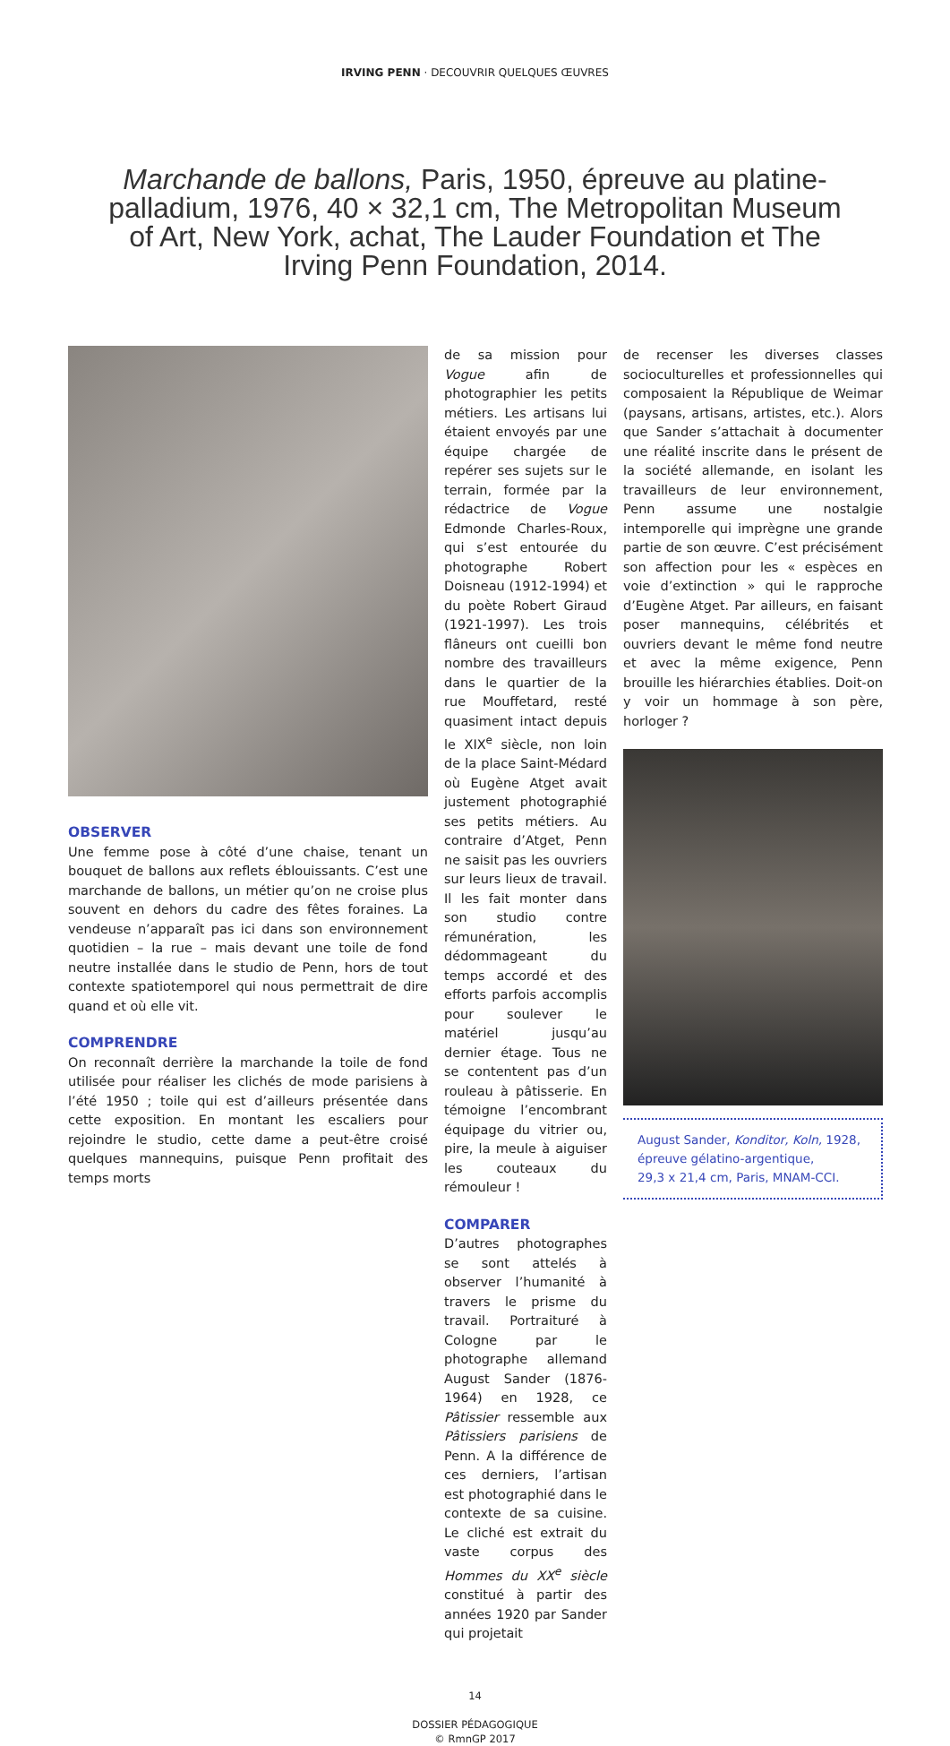IRVING PENN · DECOUVRIR QUELQUES ŒUVRES
Marchande de ballons, Paris, 1950, épreuve au platine-palladium, 1976, 40 × 32,1 cm, The Metropolitan Museum of Art, New York, achat, The Lauder Foundation et The Irving Penn Foundation, 2014.
OBSERVER
Une femme pose à côté d’une chaise, tenant un bouquet de ballons aux reflets éblouissants. C’est une marchande de ballons, un métier qu’on ne croise plus souvent en dehors du cadre des fêtes foraines. La vendeuse n’apparaît pas ici dans son environnement quotidien – la rue – mais devant une toile de fond neutre installée dans le studio de Penn, hors de tout contexte spatiotemporel qui nous permettrait de dire quand et où elle vit.
COMPRENDRE
On reconnaît derrière la marchande la toile de fond utilisée pour réaliser les clichés de mode parisiens à l’été 1950 ; toile qui est d’ailleurs présentée dans cette exposition. En montant les escaliers pour rejoindre le studio, cette dame a peut-être croisé quelques mannequins, puisque Penn profitait des temps morts
de sa mission pour Vogue afin de photographier les petits métiers. Les artisans lui étaient envoyés par une équipe chargée de repérer ses sujets sur le terrain, formée par la rédactrice de Vogue Edmonde Charles-Roux, qui s’est entourée du photographe Robert Doisneau (1912-1994) et du poète Robert Giraud (1921-1997). Les trois flâneurs ont cueilli bon nombre des travailleurs dans le quartier de la rue Mouffetard, resté quasiment intact depuis le XIX<sup>e</sup> siècle, non loin de la place Saint-Médard où Eugène Atget avait justement photographié ses petits métiers. Au contraire d’Atget, Penn ne saisit pas les ouvriers sur leurs lieux de travail. Il les fait monter dans son studio contre rémunération, les dédommageant du temps accordé et des efforts parfois accomplis pour soulever le matériel jusqu’au dernier étage. Tous ne se contentent pas d’un rouleau à pâtisserie. En témoigne l’encombrant équipage du vitrier ou, pire, la meule à aiguiser les couteaux du rémouleur !
COMPARER
D’autres photographes se sont attelés à observer l’humanité à travers le prisme du travail. Portraituré à Cologne par le photographe allemand August Sander (1876-1964) en 1928, ce Pâtissier ressemble aux Pâtissiers parisiens de Penn. A la différence de ces derniers, l’artisan est photographié dans le contexte de sa cuisine. Le cliché est extrait du vaste corpus des Hommes du XX<sup>e</sup> siècle constitué à partir des années 1920 par Sander qui projetait
de recenser les diverses classes socioculturelles et professionnelles qui composaient la République de Weimar (paysans, artisans, artistes, etc.). Alors que Sander s’attachait à documenter une réalité inscrite dans le présent de la société allemande, en isolant les travailleurs de leur environnement, Penn assume une nostalgie intemporelle qui imprègne une grande partie de son œuvre. C’est précisément son affection pour les « espèces en voie d’extinction » qui le rapproche d’Eugène Atget. Par ailleurs, en faisant poser mannequins, célébrités et ouvriers devant le même fond neutre et avec la même exigence, Penn brouille les hiérarchies établies. Doit-on y voir un hommage à son père, horloger ?
August Sander, Konditor, Koln, 1928,
épreuve gélatino-argentique,
29,3 x 21,4 cm, Paris, MNAM-CCI.
14
DOSSIER PÉDAGOGIQUE
© RmnGP 2017